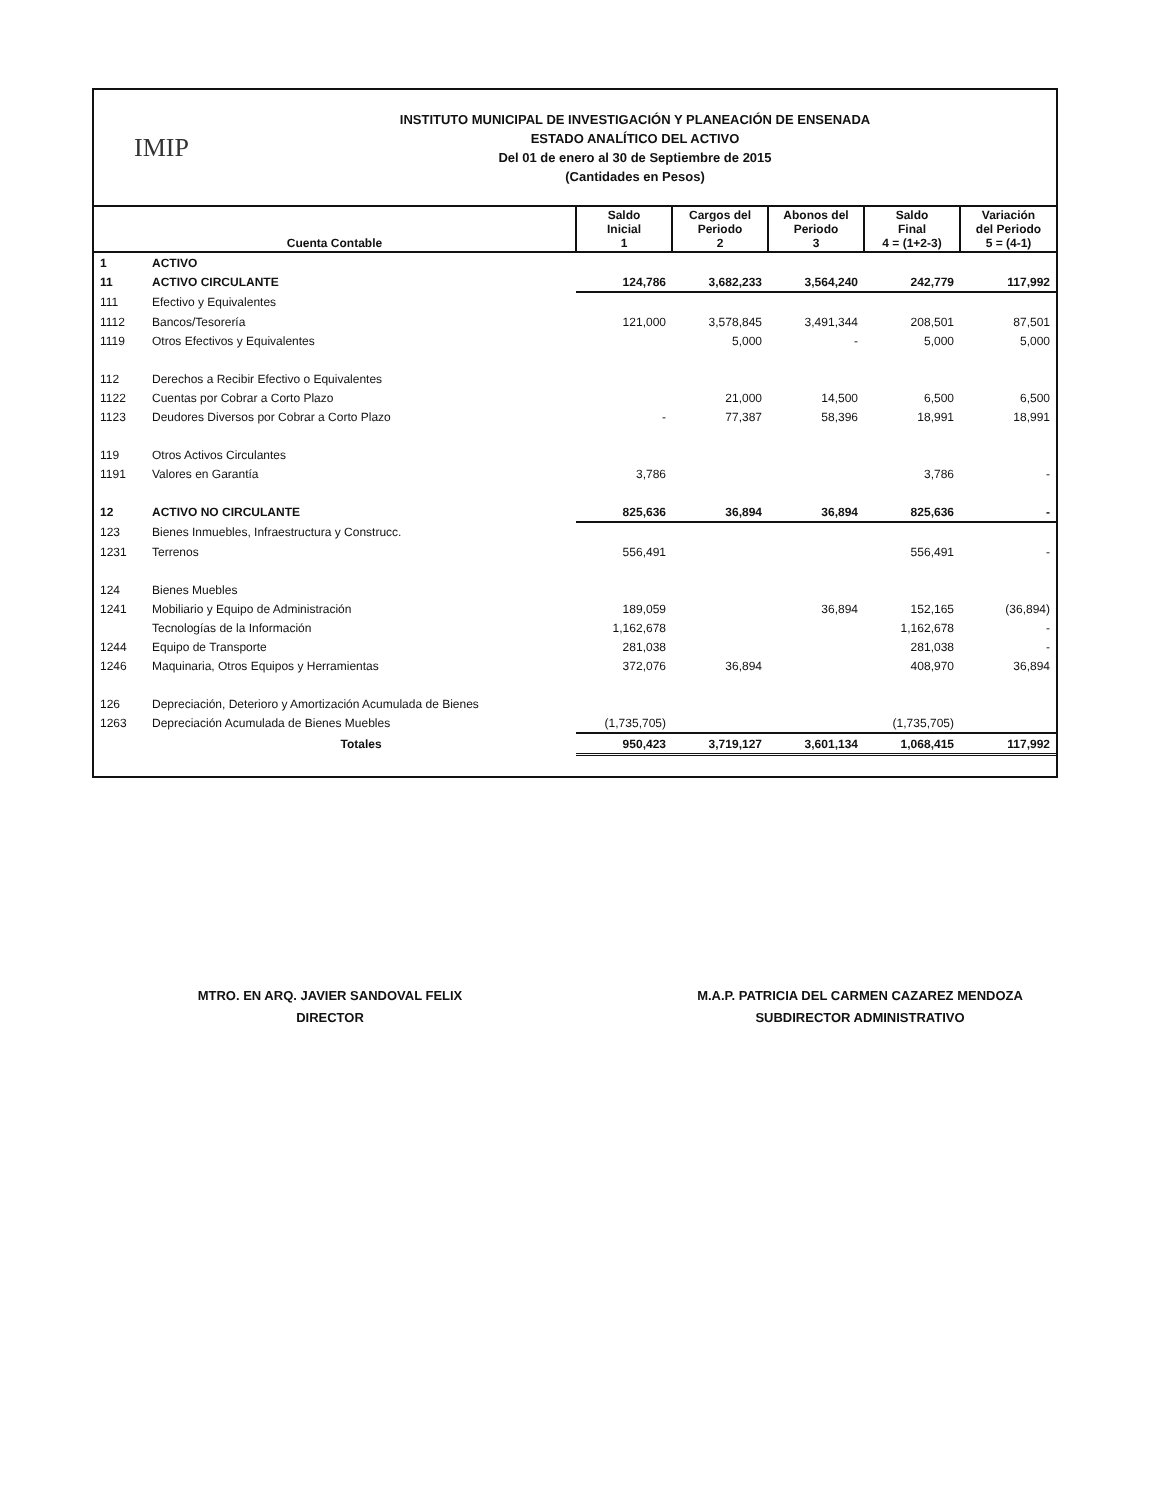IMIP
INSTITUTO MUNICIPAL DE INVESTIGACIÓN Y PLANEACIÓN DE ENSENADA
ESTADO ANALÍTICO DEL ACTIVO
Del 01 de enero al 30 de Septiembre de 2015
(Cantidades en Pesos)
| Cuenta Contable | | Saldo Inicial 1 | Cargos del Periodo 2 | Abonos del Periodo 3 | Saldo Final 4 = (1+2-3) | Variación del Periodo 5 = (4-1) |
| --- | --- | --- | --- | --- | --- | --- |
| 1 | ACTIVO | | | | | |
| 11 | ACTIVO CIRCULANTE | 124,786 | 3,682,233 | 3,564,240 | 242,779 | 117,992 |
| 111 | Efectivo y Equivalentes | | | | | |
| 1112 | Bancos/Tesorería | 121,000 | 3,578,845 | 3,491,344 | 208,501 | 87,501 |
| 1119 | Otros Efectivos y Equivalentes | | 5,000 | - | 5,000 | 5,000 |
| 112 | Derechos a Recibir Efectivo o Equivalentes | | | | | |
| 1122 | Cuentas por Cobrar a Corto Plazo | | 21,000 | 14,500 | 6,500 | 6,500 |
| 1123 | Deudores Diversos por Cobrar a Corto Plazo | - | 77,387 | 58,396 | 18,991 | 18,991 |
| 119 | Otros Activos Circulantes | | | | | |
| 1191 | Valores en Garantía | 3,786 | | | 3,786 | - |
| 12 | ACTIVO NO CIRCULANTE | 825,636 | 36,894 | 36,894 | 825,636 | - |
| 123 | Bienes Inmuebles, Infraestructura y Construcc. | | | | | |
| 1231 | Terrenos | 556,491 | | | 556,491 | - |
| 124 | Bienes Muebles | | | | | |
| 1241 | Mobiliario y Equipo de Administración | 189,059 | | 36,894 | 152,165 | (36,894) |
| | Tecnologías de la Información | 1,162,678 | | | 1,162,678 | - |
| 1244 | Equipo de Transporte | 281,038 | | | 281,038 | - |
| 1246 | Maquinaria, Otros Equipos y Herramientas | 372,076 | 36,894 | | 408,970 | 36,894 |
| 126 | Depreciación, Deterioro y Amortización Acumulada de Bienes | | | | | |
| 1263 | Depreciación Acumulada de Bienes Muebles | (1,735,705) | | | (1,735,705) | |
| | Totales | 950,423 | 3,719,127 | 3,601,134 | 1,068,415 | 117,992 |
MTRO. EN ARQ. JAVIER SANDOVAL FELIX
DIRECTOR
M.A.P. PATRICIA DEL CARMEN CAZAREZ MENDOZA
SUBDIRECTOR ADMINISTRATIVO